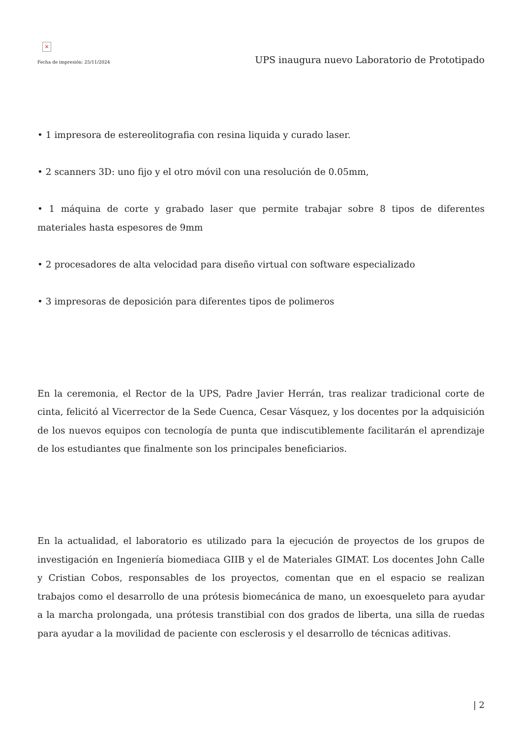×
Fecha de impresión: 25/11/2024
UPS inaugura nuevo Laboratorio de Prototipado
• 1 impresora de estereolitografia con resina liquida y curado laser.
• 2 scanners 3D: uno fijo y el otro móvil con una resolución de 0.05mm,
• 1 máquina de corte y grabado laser que permite trabajar sobre 8 tipos de diferentes materiales hasta espesores de 9mm
• 2 procesadores de alta velocidad para diseño virtual con software especializado
• 3 impresoras de deposición para diferentes tipos de polimeros
En la ceremonia, el Rector de la UPS, Padre Javier Herrán, tras realizar tradicional corte de cinta, felicitó al Vicerrector de la Sede Cuenca, Cesar Vásquez, y los docentes por la adquisición de los nuevos equipos con tecnología de punta que indiscutiblemente facilitarán el aprendizaje de los estudiantes que finalmente son los principales beneficiarios.
En la actualidad, el laboratorio es utilizado para la ejecución de proyectos de los grupos de investigación en Ingeniería biomediaca GIIB y el de Materiales GIMAT. Los docentes John Calle y Cristian Cobos, responsables de los proyectos, comentan que en el espacio se realizan trabajos como el desarrollo de una prótesis biomecánica de mano, un exoesqueleto para ayudar a la marcha prolongada, una prótesis transtibial con dos grados de liberta, una silla de ruedas para ayudar a la movilidad de paciente con esclerosis y el desarrollo de técnicas aditivas.
| 2